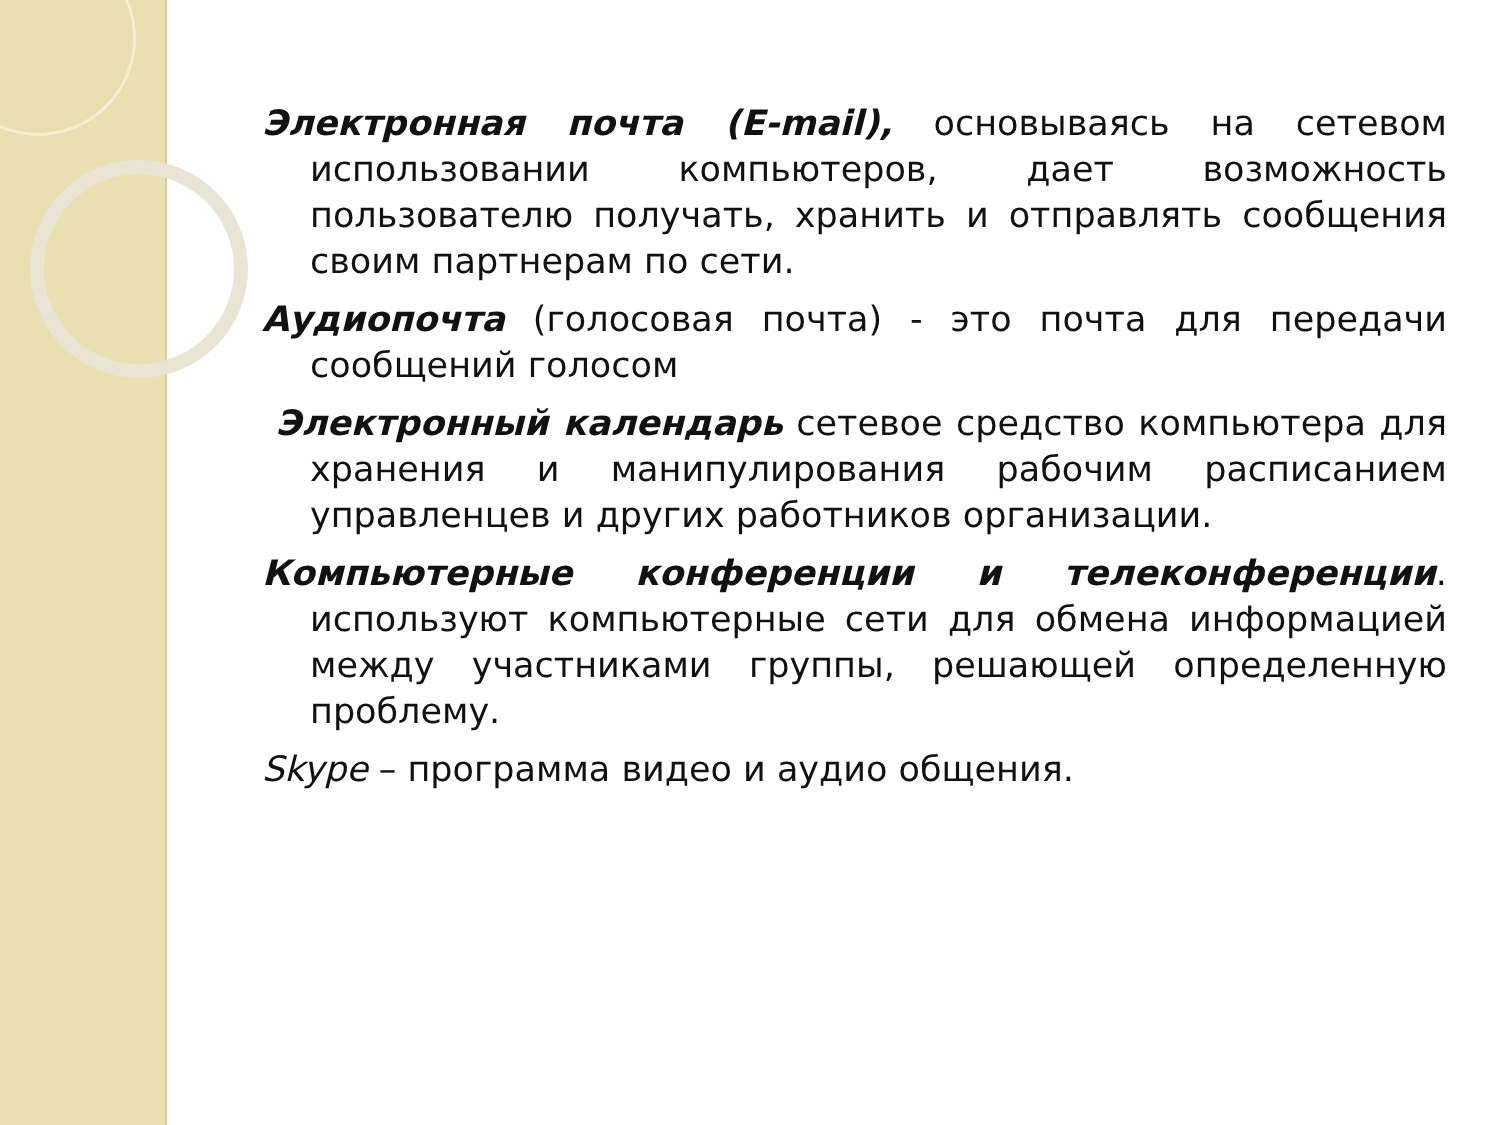Электронная почта (E-mail), основываясь на сетевом использовании компьютеров, дает возможность пользователю получать, хранить и отправлять сообщения своим партнерам по сети.
Аудиопочта (голосовая почта) - это почта для передачи сообщений голосом
Электронный календарь сетевое средство компьютера для хранения и манипулирования рабочим расписанием управленцев и других работников организации.
Компьютерные конференции и телеконференции. используют компьютерные сети для обмена информацией между участниками группы, решающей определенную проблему.
Skype – программа видео и аудио общения.